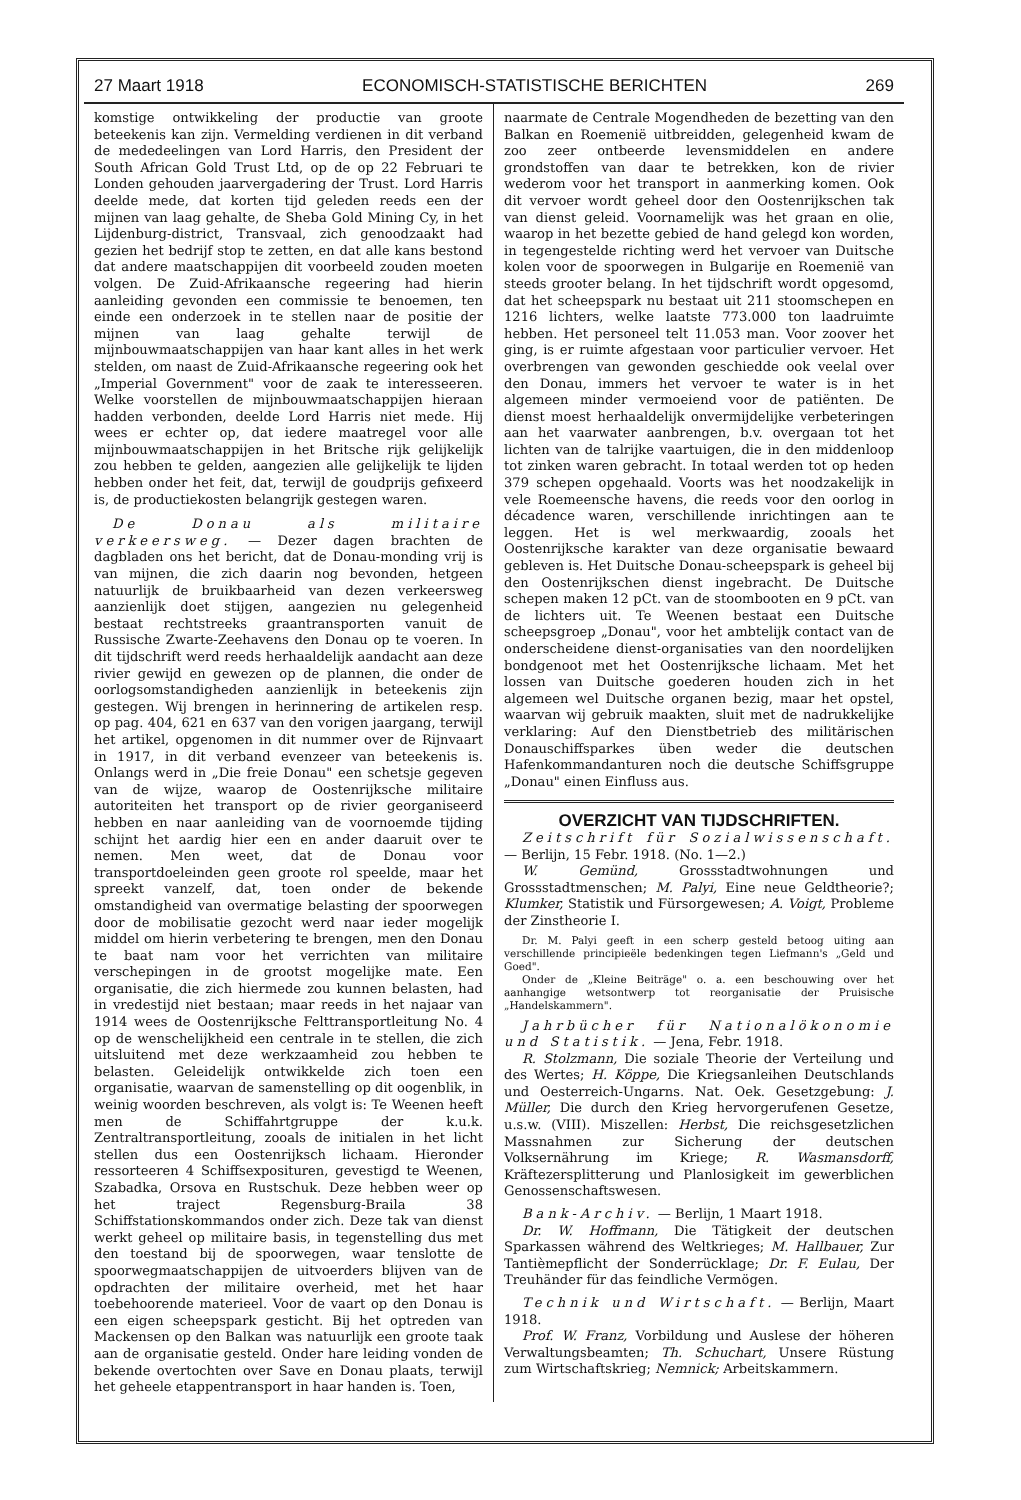27 Maart 1918 ECONOMISCH-STATISTISCHE BERICHTEN 269
komstige ontwikkeling der productie van groote beteekenis kan zijn. Vermelding verdienen in dit verband de mededeelingen van Lord Harris, den President der South African Gold Trust Ltd, op de op 22 Februari te Londen gehouden jaarvergadering der Trust. Lord Harris deelde mede, dat korten tijd geleden reeds een der mijnen van laag gehalte, de Sheba Gold Mining Cy, in het Lijdenburg-district, Transvaal, zich genoodzaakt had gezien het bedrijf stop te zetten, en dat alle kans bestond dat andere maatschappijen dit voorbeeld zouden moeten volgen. De Zuid-Afrikaansche regeering had hierin aanleiding gevonden een commissie te benoemen, ten einde een onderzoek in te stellen naar de positie der mijnen van laag gehalte terwijl de mijnbouwmaatschappijen van haar kant alles in het werk stelden, om naast de Zuid-Afrikaansche regeering ook het „Imperial Government" voor de zaak te interesseeren. Welke voorstellen de mijnbouwmaatschappijen hieraan hadden verbonden, deelde Lord Harris niet mede. Hij wees er echter op, dat iedere maatregel voor alle mijnbouwmaatschappijen in het Britsche rijk gelijkelijk zou hebben te gelden, aangezien alle gelijkelijk te lijden hebben onder het feit, dat, terwijl de goudprijs gefixeerd is, de productiekosten belangrijk gestegen waren.
De Donau als militaire verkeersweg. — Dezer dagen brachten de dagbladen ons het bericht, dat de Donau-monding vrij is van mijnen, die zich daarin nog bevonden, hetgeen natuurlijk de bruikbaarheid van dezen verkeersweg aanzienlijk doet stijgen, aangezien nu gelegenheid bestaat rechtstreeks graantransporten vanuit de Russische Zwarte-Zeehavens den Donau op te voeren. In dit tijdschrift werd reeds herhaaldelijk aandacht aan deze rivier gewijd en gewezen op de plannen, die onder de oorlogsomstandigheden aanzienlijk in beteekenis zijn gestegen. Wij brengen in herinnering de artikelen resp. op pag. 404, 621 en 637 van den vorigen jaargang, terwijl het artikel, opgenomen in dit nummer over de Rijnvaart in 1917, in dit verband evenzeer van beteekenis is. Onlangs werd in „Die freie Donau" een schetsje gegeven van de wijze, waarop de Oostenrijksche militaire autoriteiten het transport op de rivier georganiseerd hebben en naar aanleiding van de voornoemde tijding schijnt het aardig hier een en ander daaruit over te nemen. Men weet, dat de Donau voor transportdoeleinden geen groote rol speelde, maar het spreekt vanzelf, dat, toen onder de bekende omstandigheid van overmatige belasting der spoorwegen door de mobilisatie gezocht werd naar ieder mogelijk middel om hierin verbetering te brengen, men den Donau te baat nam voor het verrichten van militaire verschepingen in de grootst mogelijke mate. Een organisatie, die zich hiermede zou kunnen belasten, had in vredestijd niet bestaan; maar reeds in het najaar van 1914 wees de Oostenrijksche Felttransportleitung No. 4 op de wenschelijkheid een centrale in te stellen, die zich uitsluitend met deze werkzaamheid zou hebben te belasten. Geleidelijk ontwikkelde zich toen een organisatie, waarvan de samenstelling op dit oogenblik, in weinig woorden beschreven, als volgt is: Te Weenen heeft men de Schiffahrtgruppe der k.u.k. Zentraltransportleitung, zooals de initialen in het licht stellen dus een Oostenrijksch lichaam. Hieronder ressorteeren 4 Schiffsexposituren, gevestigd te Weenen, Szabadka, Orsova en Rustschuk. Deze hebben weer op het traject Regensburg-Braila 38 Schiffstationskommandos onder zich. Deze tak van dienst werkt geheel op militaire basis, in tegenstelling dus met den toestand bij de spoorwegen, waar tenslotte de spoorwegmaatschappijen de uitvoerders blijven van de opdrachten der militaire overheid, met het haar toebehoorende materieel. Voor de vaart op den Donau is een eigen scheepspark gesticht. Bij het optreden van Mackensen op den Balkan was natuurlijk een groote taak aan de organisatie gesteld. Onder hare leiding vonden de bekende overtochten over Save en Donau plaats, terwijl het geheele etappentransport in haar handen is. Toen,
naarmate de Centrale Mogendheden de bezetting van den Balkan en Roemenië uitbreidden, gelegenheid kwam de zoo zeer ontbeerde levensmiddelen en andere grondstoffen van daar te betrekken, kon de rivier wederom voor het transport in aanmerking komen. Ook dit vervoer wordt geheel door den Oostenrijkschen tak van dienst geleid. Voornamelijk was het graan en olie, waarop in het bezette gebied de hand gelegd kon worden, in tegengestelde richting werd het vervoer van Duitsche kolen voor de spoorwegen in Bulgarije en Roemenië van steeds grooter belang. In het tijdschrift wordt opgesomd, dat het scheepspark nu bestaat uit 211 stoomschepen en 1216 lichters, welke laatste 773.000 ton laadruimte hebben. Het personeel telt 11.053 man. Voor zoover het ging, is er ruimte afgestaan voor particulier vervoer. Het overbrengen van gewonden geschiedde ook veelal over den Donau, immers het vervoer te water is in het algemeen minder vermoeiend voor de patiënten. De dienst moest herhaaldelijk onvermijdelijke verbeteringen aan het vaarwater aanbrengen, b.v. overgaan tot het lichten van de talrijke vaartuigen, die in den middenloop tot zinken waren gebracht. In totaal werden tot op heden 379 schepen opgehaald. Voorts was het noodzakelijk in vele Roemeensche havens, die reeds voor den oorlog in décadence waren, verschillende inrichtingen aan te leggen. Het is wel merkwaardig, zooals het Oostenrijksche karakter van deze organisatie bewaard gebleven is. Het Duitsche Donau-scheepspark is geheel bij den Oostenrijkschen dienst ingebracht. De Duitsche schepen maken 12 pCt. van de stoombooten en 9 pCt. van de lichters uit. Te Weenen bestaat een Duitsche scheepsgroep „Donau", voor het ambtelijk contact van de onderscheidene dienst-organisaties van den noordelijken bondgenoot met het Oostenrijksche lichaam. Met het lossen van Duitsche goederen houden zich in het algemeen wel Duitsche organen bezig, maar het opstel, waarvan wij gebruik maakten, sluit met de nadrukkelijke verklaring: Auf den Dienstbetrieb des militärischen Donauschiffsparkes üben weder die deutschen Hafenkommandanturen noch die deutsche Schiffsgruppe „Donau" einen Einfluss aus.
OVERZICHT VAN TIJDSCHRIFTEN.
Zeitschrift für Sozialwissenschaft. — Berlijn, 15 Febr. 1918. (No. 1—2.)
W. Gemünd, Grossstadtwohnungen und Grossstadtmenschen; M. Palyi, Eine neue Geldtheorie?; Klumker, Statistik und Fürsorgewesen; A. Voigt, Probleme der Zinstheorie I.
Dr. M. Palyi geeft in een scherp gesteld betoog uiting aan verschillende principieële bedenkingen tegen Liefmann's „Geld und Goed".
Onder de „Kleine Beiträge" o. a. een beschouwing over het aanhangige wetsontwerp tot reorganisatie der Pruisische „Handelskammern".
Jahrbücher für Nationalökonomie und Statistik. — Jena, Febr. 1918.
R. Stolzmann, Die soziale Theorie der Verteilung und des Wertes; H. Köppe, Die Kriegsanleihen Deutschlands und Oesterreich-Ungarns. Nat. Oek. Gesetzgebung: J. Müller, Die durch den Krieg hervorgerufenen Gesetze, u.s.w. (VIII). Miszellen: Herbst, Die reichsgesetzlichen Massnahmen zur Sicherung der deutschen Volksernährung im Kriege; R. Wasmansdorff, Kräftezersplitterung und Planlosigkeit im gewerblichen Genossenschaftswesen.
Bank-Archiv. — Berlijn, 1 Maart 1918.
Dr. W. Hoffmann, Die Tätigkeit der deutschen Sparkassen während des Weltkrieges; M. Hallbauer, Zur Tantièmepflicht der Sonderrücklage; Dr. F. Eulau, Der Treuhänder für das feindliche Vermögen.
Technik und Wirtschaft. — Berlijn, Maart 1918.
Prof. W. Franz, Vorbildung und Auslese der höheren Verwaltungsbeamten; Th. Schuchart, Unsere Rüstung zum Wirtschaftskrieg; Nemnick; Arbeitskammern.